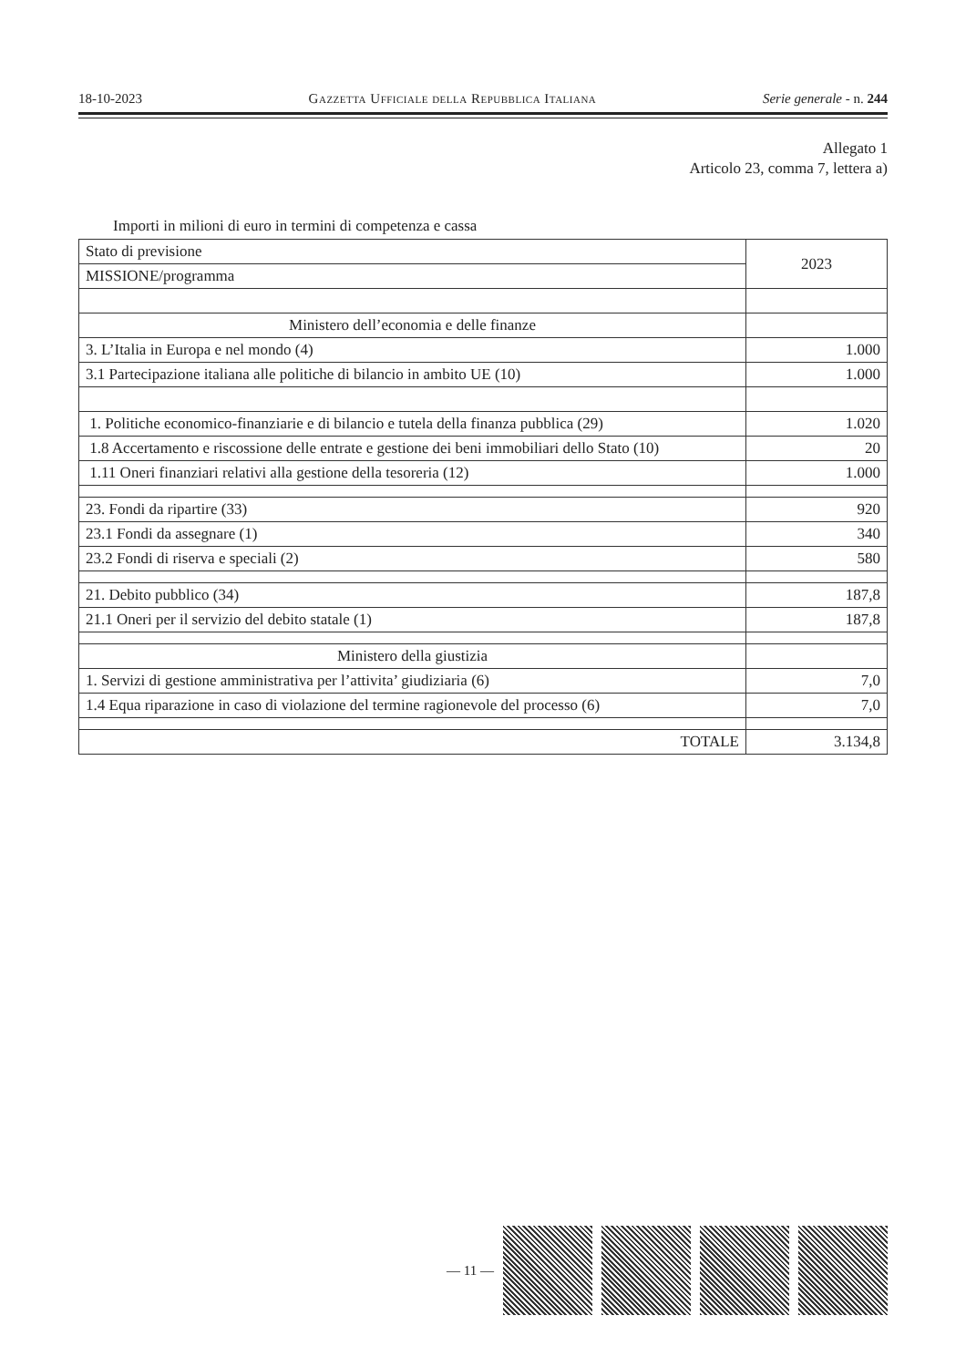18-10-2023 Gazzetta Ufficiale della Repubblica Italiana Serie generale - n. 244
Allegato 1
Articolo 23, comma 7, lettera a)
Importi in milioni di euro in termini di competenza e cassa
| Stato di previsione | 2023 |
| MISSIONE/programma | |
| Ministero dell’economia e delle finanze | |
| 3. L’Italia in Europa e nel mondo (4) | 1.000 |
| 3.1 Partecipazione italiana alle politiche di bilancio in ambito UE (10) | 1.000 |
| 1. Politiche economico-finanziarie e di bilancio e tutela della finanza pubblica (29) | 1.020 |
| 1.8 Accertamento e riscossione delle entrate e gestione dei beni immobiliari dello Stato (10) | 20 |
| 1.11 Oneri finanziari relativi alla gestione della tesoreria (12) | 1.000 |
| 23. Fondi da ripartire (33) | 920 |
| 23.1 Fondi da assegnare (1) | 340 |
| 23.2 Fondi di riserva e speciali (2) | 580 |
| 21. Debito pubblico (34) | 187,8 |
| 21.1 Oneri per il servizio del debito statale (1) | 187,8 |
| Ministero della giustizia | |
| 1. Servizi di gestione amministrativa per l’attivita’ giudiziaria (6) | 7,0 |
| 1.4 Equa riparazione in caso di violazione del termine ragionevole del processo (6) | 7,0 |
| TOTALE | 3.134,8 |
— 11 —